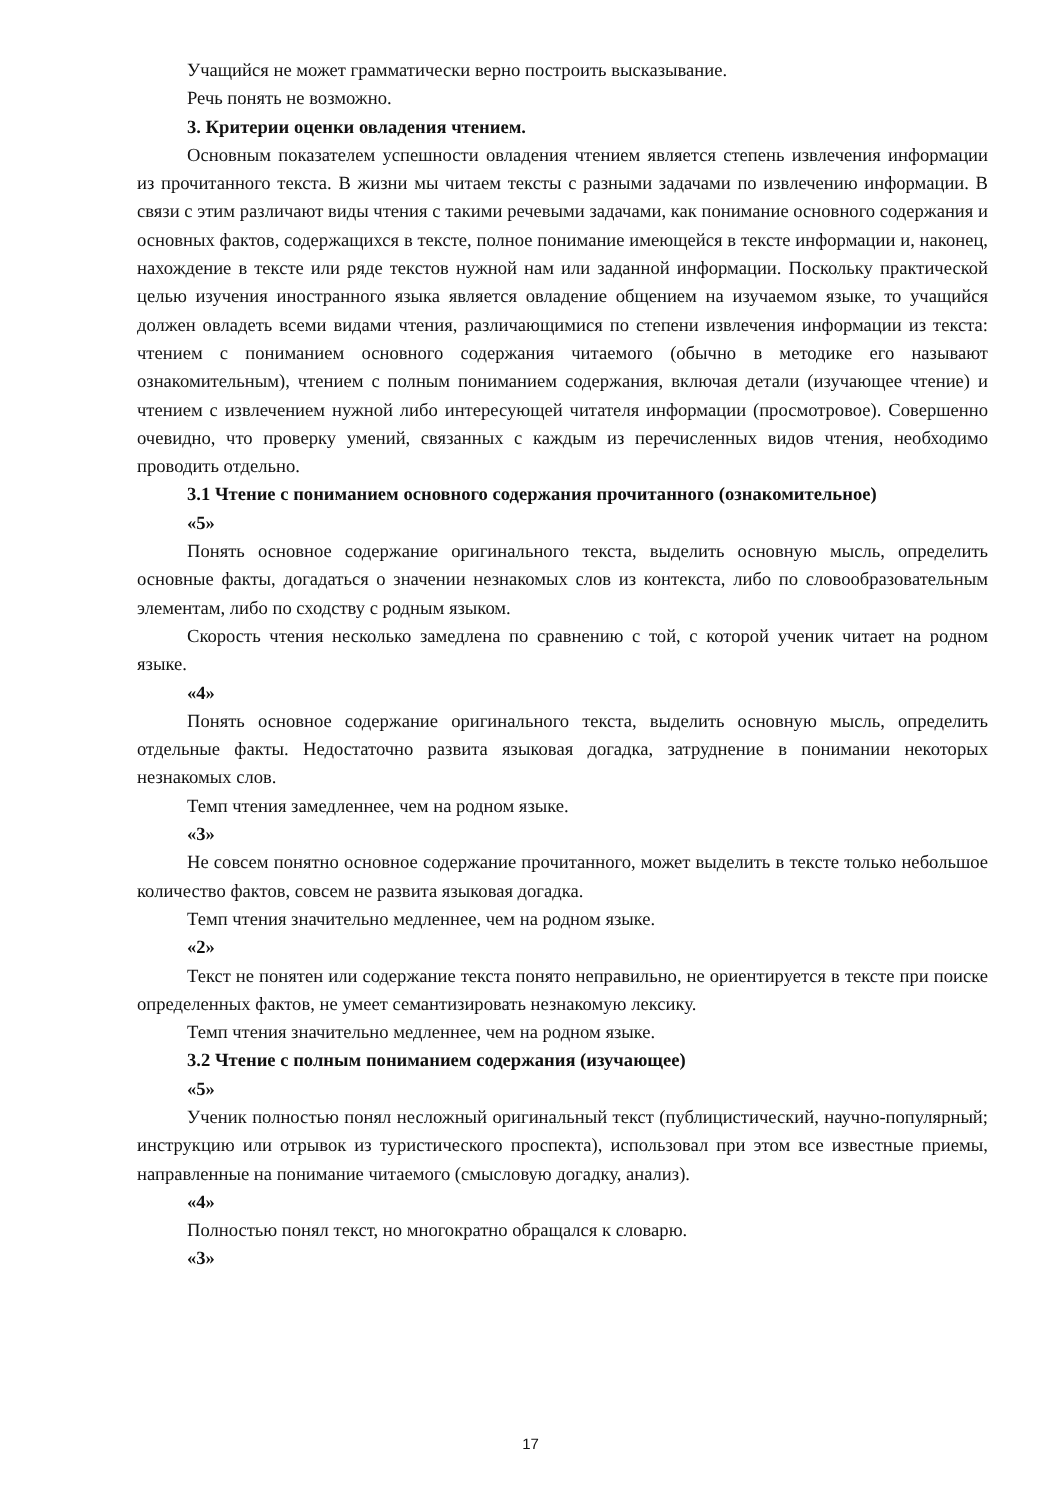Учащийся не может грамматически верно построить высказывание.
Речь понять не возможно.
3. Критерии оценки овладения чтением.
Основным показателем успешности овладения чтением является степень извлечения информации из прочитанного текста. В жизни мы читаем тексты с разными задачами по извлечению информации. В связи с этим различают виды чтения с такими речевыми задачами, как понимание основного содержания и основных фактов, содержащихся в тексте, полное понимание имеющейся в тексте информации и, наконец, нахождение в тексте или ряде текстов нужной нам или заданной информации. Поскольку практической целью изучения иностранного языка является овладение общением на изучаемом языке, то учащийся должен овладеть всеми видами чтения, различающимися по степени извлечения информации из текста: чтением с пониманием основного содержания читаемого (обычно в методике его называют ознакомительным), чтением с полным пониманием содержания, включая детали (изучающее чтение) и чтением с извлечением нужной либо интересующей читателя информации (просмотровое). Совершенно очевидно, что проверку умений, связанных с каждым из перечисленных видов чтения, необходимо проводить отдельно.
3.1 Чтение с пониманием основного содержания прочитанного (ознакомительное)
«5»
Понять основное содержание оригинального текста, выделить основную мысль, определить основные факты, догадаться о значении незнакомых слов из контекста, либо по словообразовательным элементам, либо по сходству с родным языком.
Скорость чтения несколько замедлена по сравнению с той, с которой ученик читает на родном языке.
«4»
Понять основное содержание оригинального текста, выделить основную мысль, определить отдельные факты. Недостаточно развита языковая догадка, затруднение в понимании некоторых незнакомых слов.
Темп чтения замедленнее, чем на родном языке.
«3»
Не совсем понятно основное содержание прочитанного, может выделить в тексте только небольшое количество фактов, совсем не развита языковая догадка.
Темп чтения значительно медленнее, чем на родном языке.
«2»
Текст не понятен или содержание текста понято неправильно, не ориентируется в тексте при поиске определенных фактов, не умеет семантизировать незнакомую лексику.
Темп чтения значительно медленнее, чем на родном языке.
3.2 Чтение с полным пониманием содержания (изучающее)
«5»
Ученик полностью понял несложный оригинальный текст (публицистический, научно-популярный; инструкцию или отрывок из туристического проспекта), использовал при этом все известные приемы, направленные на понимание читаемого (смысловую догадку, анализ).
«4»
Полностью понял текст, но многократно обращался к словарю.
«3»
17